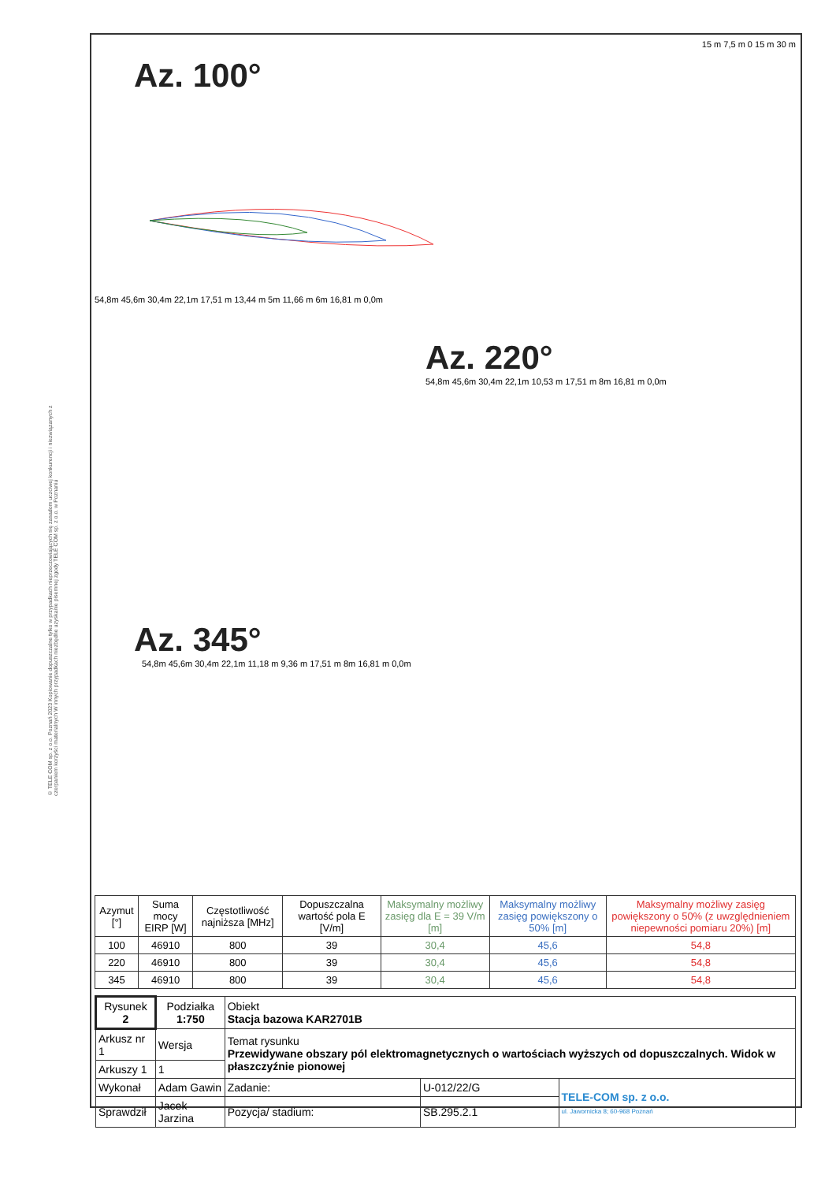© TELE COM sp. z o.o. Poznań 2023 Kopiowanie dopuszczalne tylko w przypadkach nieprzeczowiających się zasadom uczciwej konkurencji i niezwiązanych z czerpaniem korzyści materialnych W innych przypadkach niezbędne uzyskanie pisemnej zgody TELE COM sp. z o.o. w Poznaniu
15 m 7,5 m 0 15 m 30 m
Az. 100°
54,8m 45,6m 30,4m 22,1m 17,51 m 13,44 m 5m 11,66 m 6m 16,81 m 0,0m
Az. 220°
54,8m 45,6m 30,4m 22,1m 10,53 m 17,51 m 8m 16,81 m 0,0m
Az. 345°
54,8m 45,6m 30,4m 22,1m 11,18 m 9,36 m 17,51 m 8m 16,81 m 0,0m
| Azymut [°] | Suma mocy EIRP [W] | Częstotliwość najniższa [MHz] | Dopuszczalna wartość pola E [V/m] | Maksymalny możliwy zasięg dla E = 39 V/m [m] | Maksymalny możliwy zasięg powiększony o 50% [m] | Maksymalny możliwy zasięg powiększony o 50% (z uwzględnieniem niepewności pomiaru 20%) [m] |
| --- | --- | --- | --- | --- | --- | --- |
| 100 | 46910 | 800 | 39 | 30,4 | 45,6 | 54,8 |
| 220 | 46910 | 800 | 39 | 30,4 | 45,6 | 54,8 |
| 345 | 46910 | 800 | 39 | 30,4 | 45,6 | 54,8 |
| Rysunek 2 | Podziałka 1:750 | Obiekt Stacja bazowa KAR2701B | | |
| Arkusz nr 1 | Wersja | Temat rysunku Przewidywane obszary pól elektromagnetycznych o wartościach wyższych od dopuszczalnych. Widok w płaszczyźnie pionowej | | |
| Arkuszy 1 | 1 | | | |
| Wykonał | Adam Gawin | Zadanie: | U-012/22/G | TELE-COM sp. z o.o. ul. Jawornicka 8; 60-968 Poznań |
| Sprawdził | Jacek Jarzina | Pozycja/ stadium: | SB.295.2.1 | |